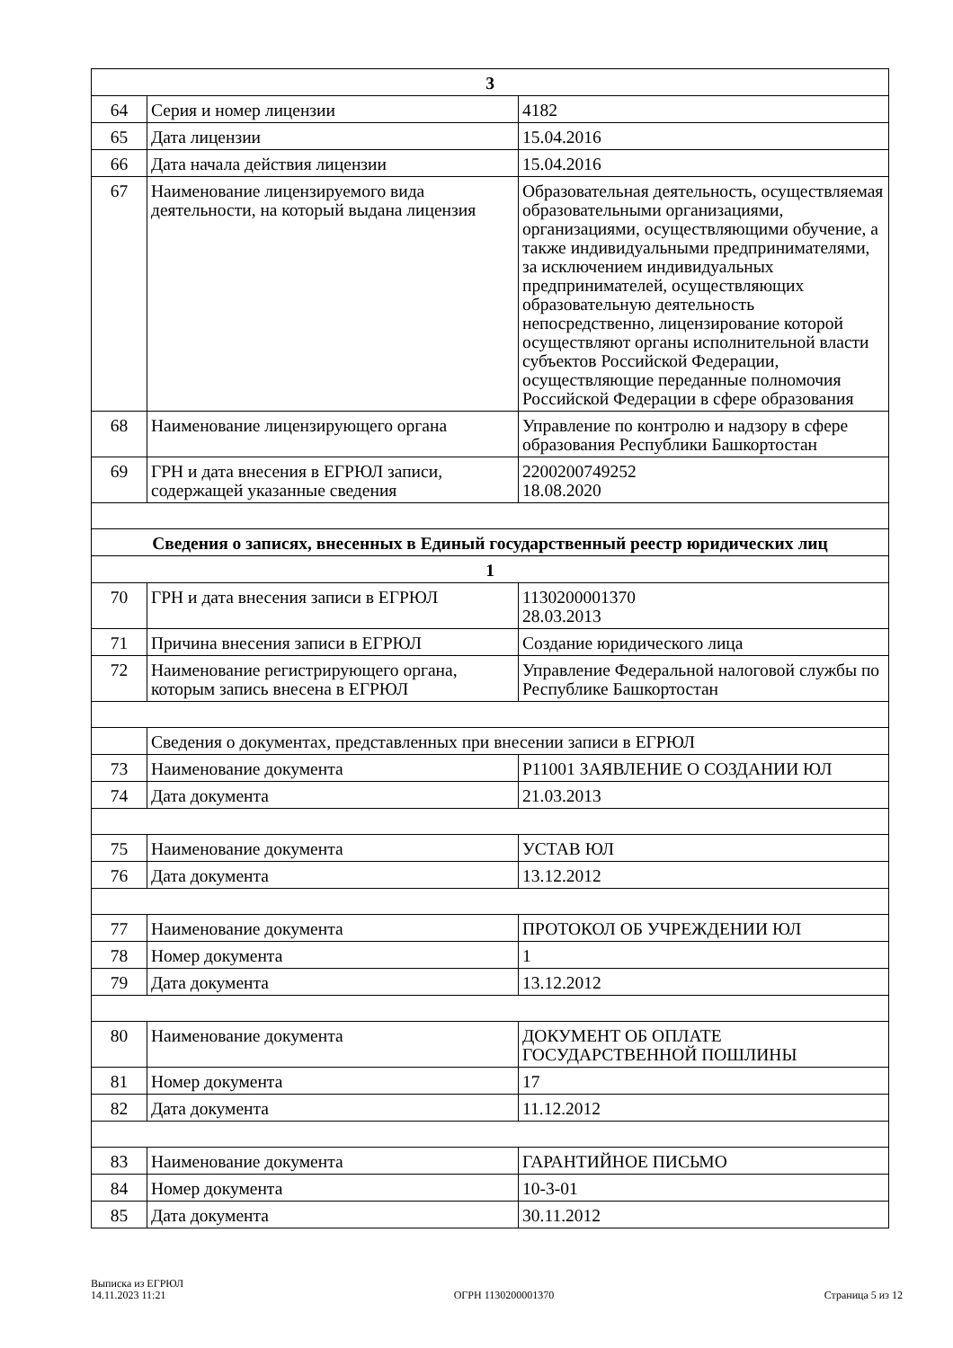| 3 | | |
| --- | --- | --- |
| 64 | Серия и номер лицензии | 4182 |
| 65 | Дата лицензии | 15.04.2016 |
| 66 | Дата начала действия лицензии | 15.04.2016 |
| 67 | Наименование лицензируемого вида деятельности, на который выдана лицензия | Образовательная деятельность, осуществляемая образовательными организациями, организациями, осуществляющими обучение, а также индивидуальными предпринимателями, за исключением индивидуальных предпринимателей, осуществляющих образовательную деятельность непосредственно, лицензирование которой осуществляют органы исполнительной власти субъектов Российской Федерации, осуществляющие переданные полномочия Российской Федерации в сфере образования |
| 68 | Наименование лицензирующего органа | Управление по контролю и надзору в сфере образования Республики Башкортостан |
| 69 | ГРН и дата внесения в ЕГРЮЛ записи, содержащей указанные сведения | 2200200749252 18.08.2020 |
| Сведения о записях, внесенных в Единый государственный реестр юридических лиц | | |
| 1 | | |
| 70 | ГРН и дата внесения записи в ЕГРЮЛ | 1130200001370 28.03.2013 |
| 71 | Причина внесения записи в ЕГРЮЛ | Создание юридического лица |
| 72 | Наименование регистрирующего органа, которым запись внесена в ЕГРЮЛ | Управление Федеральной налоговой службы по Республике Башкортостан |
| | Сведения о документах, представленных при внесении записи в ЕГРЮЛ | |
| 73 | Наименование документа | Р11001 ЗАЯВЛЕНИЕ О СОЗДАНИИ ЮЛ |
| 74 | Дата документа | 21.03.2013 |
| 75 | Наименование документа | УСТАВ ЮЛ |
| 76 | Дата документа | 13.12.2012 |
| 77 | Наименование документа | ПРОТОКОЛ ОБ УЧРЕЖДЕНИИ ЮЛ |
| 78 | Номер документа | 1 |
| 79 | Дата документа | 13.12.2012 |
| 80 | Наименование документа | ДОКУМЕНТ ОБ ОПЛАТЕ ГОСУДАРСТВЕННОЙ ПОШЛИНЫ |
| 81 | Номер документа | 17 |
| 82 | Дата документа | 11.12.2012 |
| 83 | Наименование документа | ГАРАНТИЙНОЕ ПИСЬМО |
| 84 | Номер документа | 10-3-01 |
| 85 | Дата документа | 30.11.2012 |
Выписка из ЕГРЮЛ
14.11.2023 11:21
ОГРН 1130200001370
Страница 5 из 12